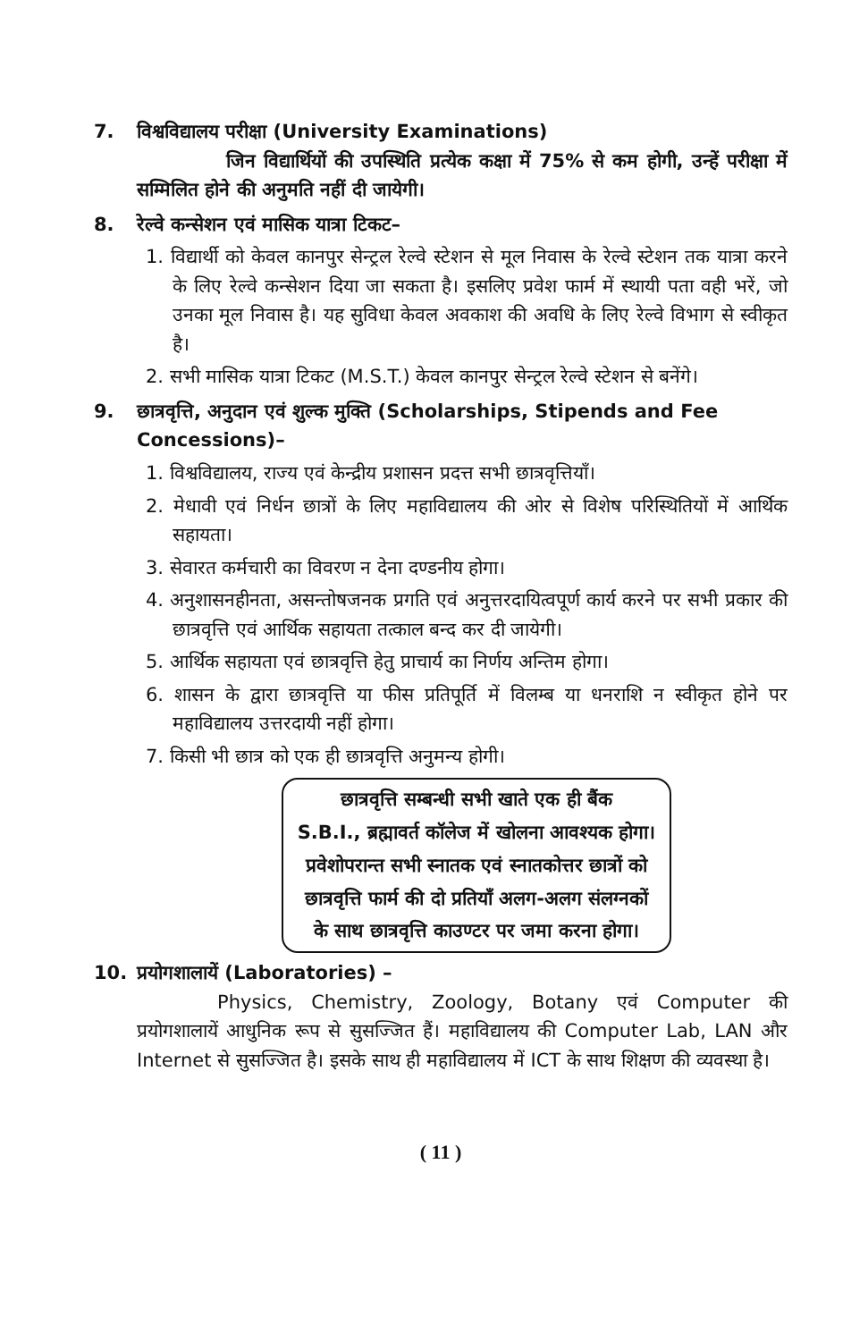7. विश्वविद्यालय परीक्षा (University Examinations)
जिन विद्यार्थियों की उपस्थिति प्रत्येक कक्षा में 75% से कम होगी, उन्हें परीक्षा में सम्मिलित होने की अनुमति नहीं दी जायेगी।
8. रेल्वे कन्सेशन एवं मासिक यात्रा टिकट–
1. विद्यार्थी को केवल कानपुर सेन्ट्रल रेल्वे स्टेशन से मूल निवास के रेल्वे स्टेशन तक यात्रा करने के लिए रेल्वे कन्सेशन दिया जा सकता है। इसलिए प्रवेश फार्म में स्थायी पता वही भरें, जो उनका मूल निवास है। यह सुविधा केवल अवकाश की अवधि के लिए रेल्वे विभाग से स्वीकृत है।
2. सभी मासिक यात्रा टिकट (M.S.T.) केवल कानपुर सेन्ट्रल रेल्वे स्टेशन से बनेंगे।
9. छात्रवृत्ति, अनुदान एवं शुल्क मुक्ति (Scholarships, Stipends and Fee Concessions)–
1. विश्वविद्यालय, राज्य एवं केन्द्रीय प्रशासन प्रदत्त सभी छात्रवृत्तियाँ।
2. मेधावी एवं निर्धन छात्रों के लिए महाविद्यालय की ओर से विशेष परिस्थितियों में आर्थिक सहायता।
3. सेवारत कर्मचारी का विवरण न देना दण्डनीय होगा।
4. अनुशासनहीनता, असन्तोषजनक प्रगति एवं अनुत्तरदायित्वपूर्ण कार्य करने पर सभी प्रकार की छात्रवृत्ति एवं आर्थिक सहायता तत्काल बन्द कर दी जायेगी।
5. आर्थिक सहायता एवं छात्रवृत्ति हेतु प्राचार्य का निर्णय अन्तिम होगा।
6. शासन के द्वारा छात्रवृत्ति या फीस प्रतिपूर्ति में विलम्ब या धनराशि न स्वीकृत होने पर महाविद्यालय उत्तरदायी नहीं होगा।
7. किसी भी छात्र को एक ही छात्रवृत्ति अनुमन्य होगी।
छात्रवृत्ति सम्बन्धी सभी खाते एक ही बैंक
S.B.I., ब्रह्मावर्त कॉलेज में खोलना आवश्यक होगा।
प्रवेशोपरान्त सभी स्नातक एवं स्नातकोत्तर छात्रों को
छात्रवृत्ति फार्म की दो प्रतियाँ अलग-अलग संलग्नकों
के साथ छात्रवृत्ति काउण्टर पर जमा करना होगा।
10. प्रयोगशालायें (Laboratories) –
Physics, Chemistry, Zoology, Botany एवं Computer की प्रयोगशालायें आधुनिक रूप से सुसज्जित हैं। महाविद्यालय की Computer Lab, LAN और Internet से सुसज्जित है। इसके साथ ही महाविद्यालय में ICT के साथ शिक्षण की व्यवस्था है।
( 11 )